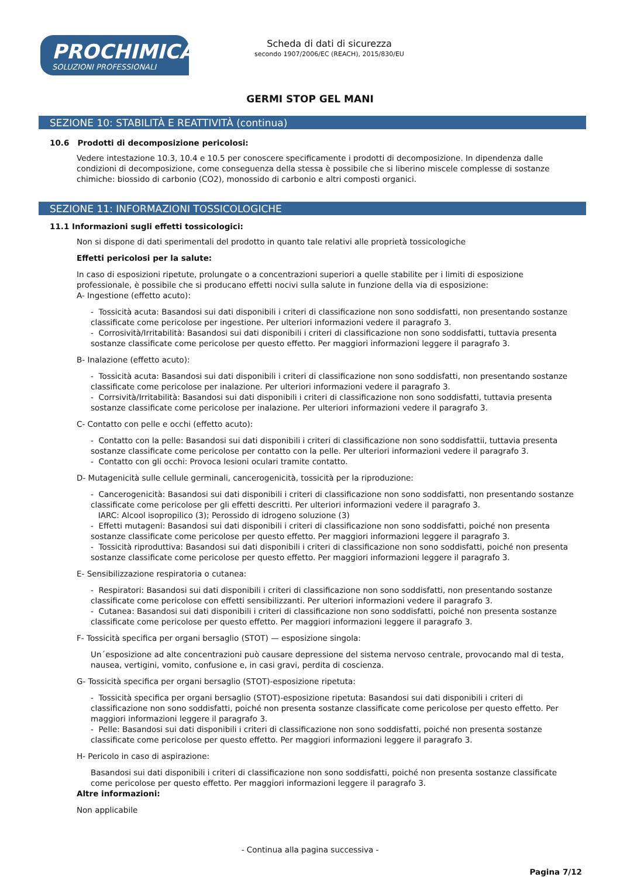PROCHIMICA
SOLUZIONI PROFESSIONALI
Scheda di dati di sicurezza
secondo 1907/2006/EC (REACH), 2015/830/EU
GERMI STOP GEL MANI
SEZIONE 10: STABILITÀ E REATTIVITÀ (continua)
10.6 Prodotti di decomposizione pericolosi:
Vedere intestazione 10.3, 10.4 e 10.5 per conoscere specificamente i prodotti di decomposizione. In dipendenza dalle condizioni di decomposizione, come conseguenza della stessa è possibile che si liberino miscele complesse di sostanze chimiche: biossido di carbonio (CO2), monossido di carbonio e altri composti organici.
SEZIONE 11: INFORMAZIONI TOSSICOLOGICHE
11.1 Informazioni sugli effetti tossicologici:
Non si dispone di dati sperimentali del prodotto in quanto tale relativi alle proprietà tossicologiche
Effetti pericolosi per la salute:
In caso di esposizioni ripetute, prolungate o a concentrazioni superiori a quelle stabilite per i limiti di esposizione professionale, è possibile che si producano effetti nocivi sulla salute in funzione della via di esposizione:
A- Ingestione (effetto acuto):
- Tossicità acuta: Basandosi sui dati disponibili i criteri di classificazione non sono soddisfatti, non presentando sostanze classificate come pericolose per ingestione. Per ulteriori informazioni vedere il paragrafo 3.
- Corrosività/Irritabilità: Basandosi sui dati disponibili i criteri di classificazione non sono soddisfatti, tuttavia presenta sostanze classificate come pericolose per questo effetto. Per maggiori informazioni leggere il paragrafo 3.
B- Inalazione (effetto acuto):
- Tossicità acuta: Basandosi sui dati disponibili i criteri di classificazione non sono soddisfatti, non presentando sostanze classificate come pericolose per inalazione. Per ulteriori informazioni vedere il paragrafo 3.
- Corrsività/Irritabilità: Basandosi sui dati disponibili i criteri di classificazione non sono soddisfatti, tuttavia presenta sostanze classificate come pericolose per inalazione. Per ulteriori informazioni vedere il paragrafo 3.
C- Contatto con pelle e occhi (effetto acuto):
- Contatto con la pelle: Basandosi sui dati disponibili i criteri di classificazione non sono soddisfattii, tuttavia presenta sostanze classificate come pericolose per contatto con la pelle. Per ulteriori informazioni vedere il paragrafo 3.
- Contatto con gli occhi: Provoca lesioni oculari tramite contatto.
D- Mutagenicità sulle cellule germinali, cancerogenicità, tossicità per la riproduzione:
- Cancerogenicità: Basandosi sui dati disponibili i criteri di classificazione non sono soddisfatti, non presentando sostanze classificate come pericolose per gli effetti descritti. Per ulteriori informazioni vedere il paragrafo 3.
IARC: Alcool isopropilico (3); Perossido di idrogeno soluzione (3)
- Effetti mutageni: Basandosi sui dati disponibili i criteri di classificazione non sono soddisfatti, poiché non presenta sostanze classificate come pericolose per questo effetto. Per maggiori informazioni leggere il paragrafo 3.
- Tossicità riproduttiva: Basandosi sui dati disponibili i criteri di classificazione non sono soddisfatti, poiché non presenta sostanze classificate come pericolose per questo effetto. Per maggiori informazioni leggere il paragrafo 3.
E- Sensibilizzazione respiratoria o cutanea:
- Respiratori: Basandosi sui dati disponibili i criteri di classificazione non sono soddisfatti, non presentando sostanze classificate come pericolose con effetti sensibilizzanti. Per ulteriori informazioni vedere il paragrafo 3.
- Cutanea: Basandosi sui dati disponibili i criteri di classificazione non sono soddisfatti, poiché non presenta sostanze classificate come pericolose per questo effetto. Per maggiori informazioni leggere il paragrafo 3.
F- Tossicità specifica per organi bersaglio (STOT) — esposizione singola:
Un´esposizione ad alte concentrazioni può causare depressione del sistema nervoso centrale, provocando mal di testa, nausea, vertigini, vomito, confusione e, in casi gravi, perdita di coscienza.
G- Tossicità specifica per organi bersaglio (STOT)-esposizione ripetuta:
- Tossicità specifica per organi bersaglio (STOT)-esposizione ripetuta: Basandosi sui dati disponibili i criteri di classificazione non sono soddisfatti, poiché non presenta sostanze classificate come pericolose per questo effetto. Per maggiori informazioni leggere il paragrafo 3.
- Pelle: Basandosi sui dati disponibili i criteri di classificazione non sono soddisfatti, poiché non presenta sostanze classificate come pericolose per questo effetto. Per maggiori informazioni leggere il paragrafo 3.
H- Pericolo in caso di aspirazione:
Basandosi sui dati disponibili i criteri di classificazione non sono soddisfatti, poiché non presenta sostanze classificate come pericolose per questo effetto. Per maggiori informazioni leggere il paragrafo 3.
Altre informazioni:
Non applicabile
- Continua alla pagina successiva -
Pagina 7/12